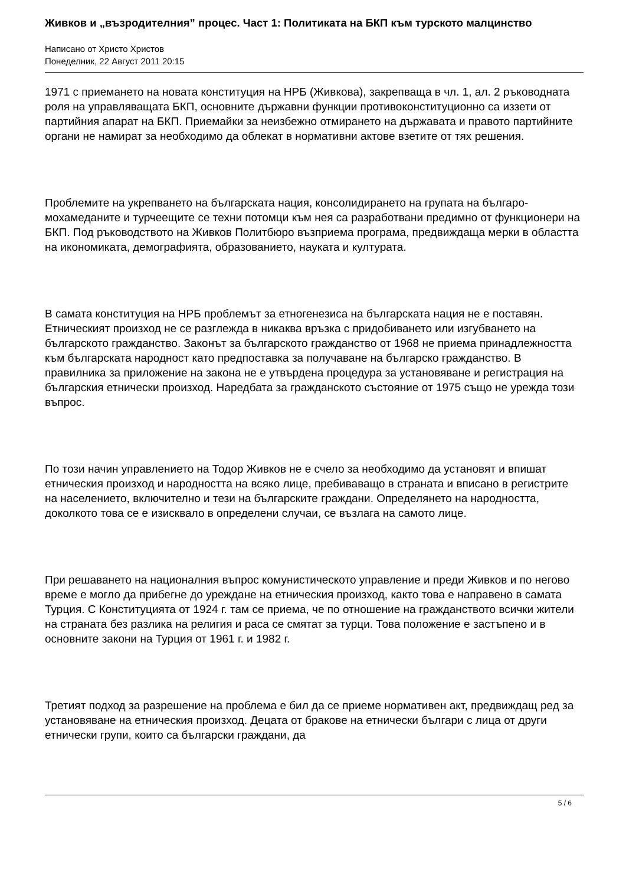Живков и „възродителния” процес. Част 1: Политиката на БКП към турското малцинство
Написано от Христо Христов
Понеделник, 22 Август 2011 20:15
1971 с приемането на новата конституция на НРБ (Живкова), закрепваща в чл. 1, ал. 2 ръководната роля на управляващата БКП, основните държавни функции противоконституционно са иззети от партийния апарат на БКП. Приемайки за неизбежно отмирането на държавата и правото партийните органи не намират за необходимо да облекат в нормативни актове взетите от тях решения.
Проблемите на укрепването на българската нация, консолидирането на групата на българо-мохамеданите и турчеещите се техни потомци към нея са разработвани предимно от функционери на БКП. Под ръководството на Живков Политбюро възприема програма, предвиждаща мерки в областта на икономиката, демографията, образованието, науката и културата.
В самата конституция на НРБ проблемът за етногенезиса на българската нация не е поставян. Етническият произход не се разглежда в никаква връзка с придобиването или изгубването на българското гражданство. Законът за българското гражданство от 1968 не приема принадлежността към българската народност като предпоставка за получаване на българско гражданство. В правилника за приложение на закона не е утвърдена процедура за установяване и регистрация на българския етнически произход. Наредбата за гражданското състояние от 1975 също не урежда този въпрос.
По този начин управлението на Тодор Живков не е счело за необходимо да установят и впишат етническия произход и народността на всяко лице, пребиваващо в страната и вписано в регистрите на населението, включително и тези на българските граждани. Определянето на народността, доколкото това се е изисквало в определени случаи, се възлага на самото лице.
При решаването на националния въпрос комунистическото управление и преди Живков и по негово време е могло да прибегне до уреждане на етническия произход, както това е направено в самата Турция. С Конституцията от 1924 г. там се приема, че по отношение на гражданството всички жители на страната без разлика на религия и раса се смятат за турци. Това положение е застъпено и в основните закони на Турция от 1961 г. и 1982 г.
Третият подход за разрешение на проблема е бил да се приеме нормативен акт, предвиждащ ред за установяване на етническия произход. Децата от бракове на етнически българи с лица от други етнически групи, които са български граждани, да
5 / 6